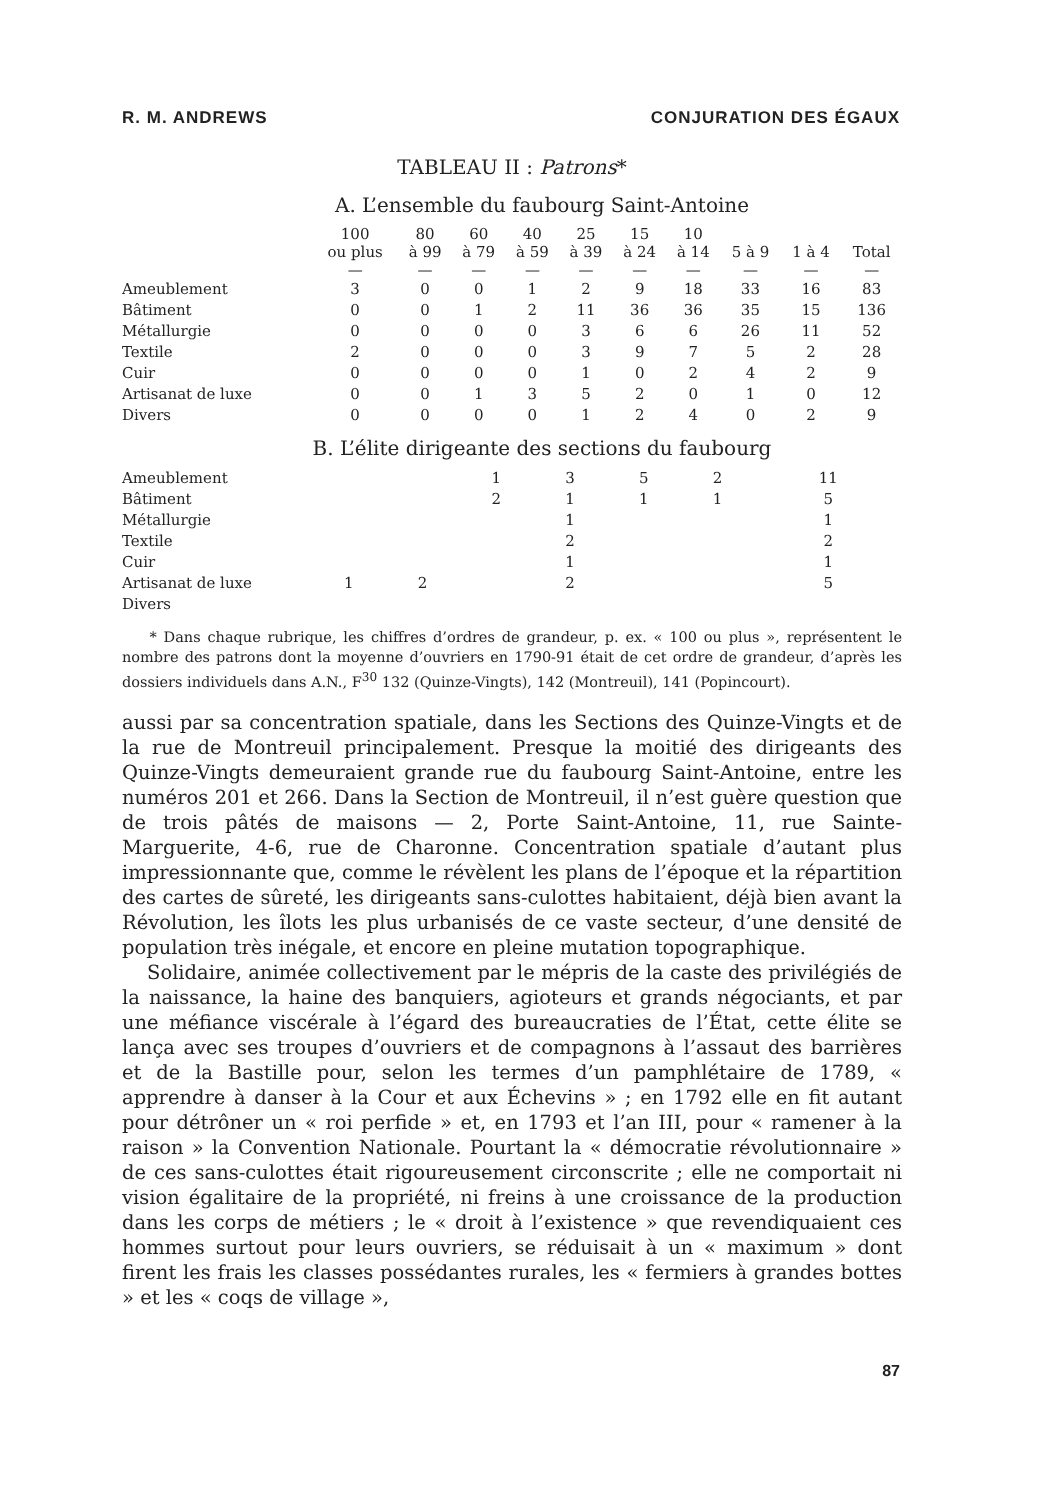R. M. ANDREWS CONJURATION DES ÉGAUX
TABLEAU II : Patrons*
A. L’ensemble du faubourg Saint-Antoine
| | 100 ou plus — | 80 à 99 — | 60 à 79 — | 40 à 59 — | 25 à 39 — | 15 à 24 — | 10 à 14 — | 5 à 9 — | 1 à 4 — | Total — |
| --- | --- | --- | --- | --- | --- | --- | --- | --- | --- | --- |
| Ameublement | 3 | 0 | 0 | 1 | 2 | 9 | 18 | 33 | 16 | 83 |
| Bâtiment | 0 | 0 | 1 | 2 | 11 | 36 | 36 | 35 | 15 | 136 |
| Métallurgie | 0 | 0 | 0 | 0 | 3 | 6 | 6 | 26 | 11 | 52 |
| Textile | 2 | 0 | 0 | 0 | 3 | 9 | 7 | 5 | 2 | 28 |
| Cuir | 0 | 0 | 0 | 0 | 1 | 0 | 2 | 4 | 2 | 9 |
| Artisanat de luxe | 0 | 0 | 1 | 3 | 5 | 2 | 0 | 1 | 0 | 12 |
| Divers | 0 | 0 | 0 | 0 | 1 | 2 | 4 | 0 | 2 | 9 |
B. L’élite dirigeante des sections du faubourg
| Ameublement | | | | | | 1 | 3 | 5 | 2 | 11 |
| Bâtiment | | | | | | 2 | 1 | 1 | 1 | 5 |
| Métallurgie | | | | | | | 1 | | | 1 |
| Textile | | | | | | | 2 | | | 2 |
| Cuir | | | | | | | 1 | | | 1 |
| Artisanat de luxe | | | 1 | 2 | | | 2 | | | 5 |
| Divers | | | | | | | | | | |
* Dans chaque rubrique, les chiffres d’ordres de grandeur, p. ex. « 100 ou plus », représentent le nombre des patrons dont la moyenne d’ouvriers en 1790-91 était de cet ordre de grandeur, d’après les dossiers individuels dans A.N., F<sup>30</sup> 132 (Quinze-Vingts), 142 (Montreuil), 141 (Popincourt).
aussi par sa concentration spatiale, dans les Sections des Quinze-Vingts et de la rue de Montreuil principalement. Presque la moitié des dirigeants des Quinze-Vingts demeuraient grande rue du faubourg Saint-Antoine, entre les numéros 201 et 266. Dans la Section de Montreuil, il n’est guère question que de trois pâtés de maisons — 2, Porte Saint-Antoine, 11, rue Sainte-Marguerite, 4-6, rue de Charonne. Concentration spatiale d’autant plus impressionnante que, comme le révèlent les plans de l’époque et la répartition des cartes de sûreté, les dirigeants sans-culottes habitaient, déjà bien avant la Révolution, les îlots les plus urbanisés de ce vaste secteur, d’une densité de population très inégale, et encore en pleine mutation topographique.
Solidaire, animée collectivement par le mépris de la caste des privilégiés de la naissance, la haine des banquiers, agioteurs et grands négociants, et par une méfiance viscérale à l’égard des bureaucraties de l’État, cette élite se lança avec ses troupes d’ouvriers et de compagnons à l’assaut des barrières et de la Bastille pour, selon les termes d’un pamphlétaire de 1789, « apprendre à danser à la Cour et aux Échevins » ; en 1792 elle en fit autant pour détrôner un « roi perfide » et, en 1793 et l’an III, pour « ramener à la raison » la Convention Nationale. Pourtant la « démocratie révolutionnaire » de ces sans-culottes était rigoureusement circonscrite ; elle ne comportait ni vision égalitaire de la propriété, ni freins à une croissance de la production dans les corps de métiers ; le « droit à l’existence » que revendiquaient ces hommes surtout pour leurs ouvriers, se réduisait à un « maximum » dont firent les frais les classes possédantes rurales, les « fermiers à grandes bottes » et les « coqs de village »,
87